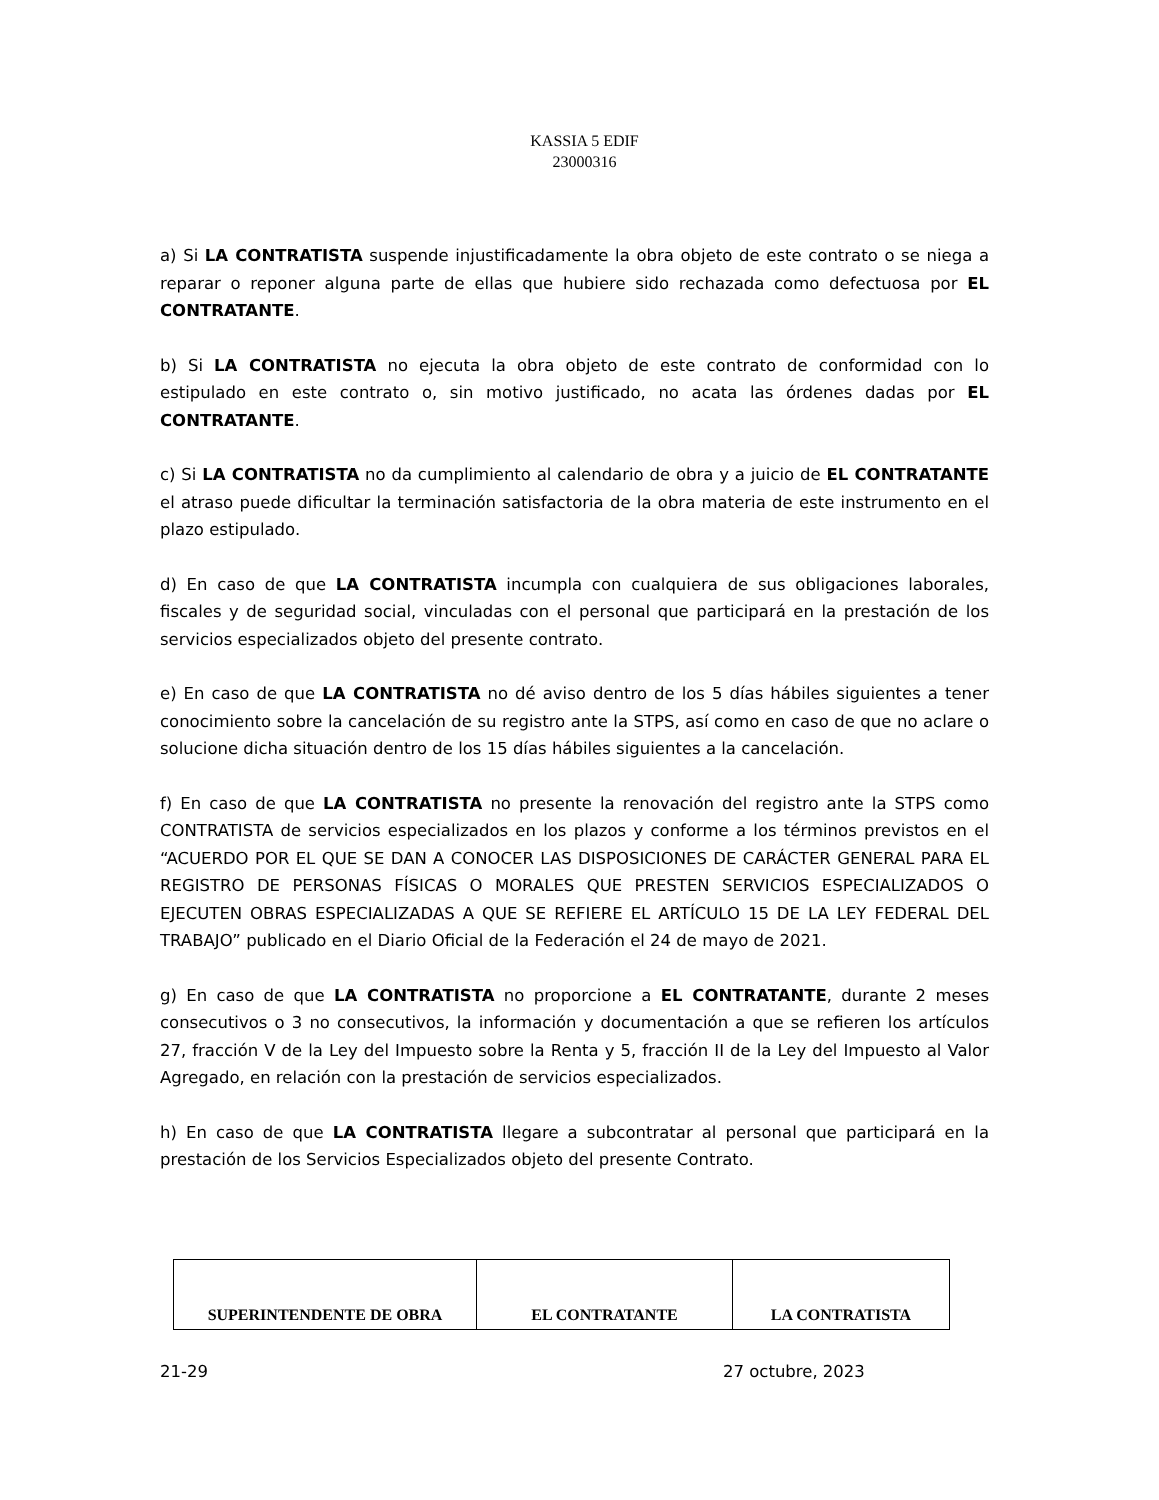KASSIA 5 EDIF
23000316
a) Si LA CONTRATISTA suspende injustificadamente la obra objeto de este contrato o se niega a reparar o reponer alguna parte de ellas que hubiere sido rechazada como defectuosa por EL CONTRATANTE.
b) Si LA CONTRATISTA no ejecuta la obra objeto de este contrato de conformidad con lo estipulado en este contrato o, sin motivo justificado, no acata las órdenes dadas por EL CONTRATANTE.
c) Si LA CONTRATISTA no da cumplimiento al calendario de obra y a juicio de EL CONTRATANTE el atraso puede dificultar la terminación satisfactoria de la obra materia de este instrumento en el plazo estipulado.
d) En caso de que LA CONTRATISTA incumpla con cualquiera de sus obligaciones laborales, fiscales y de seguridad social, vinculadas con el personal que participará en la prestación de los servicios especializados objeto del presente contrato.
e) En caso de que LA CONTRATISTA no dé aviso dentro de los 5 días hábiles siguientes a tener conocimiento sobre la cancelación de su registro ante la STPS, así como en caso de que no aclare o solucione dicha situación dentro de los 15 días hábiles siguientes a la cancelación.
f) En caso de que LA CONTRATISTA no presente la renovación del registro ante la STPS como CONTRATISTA de servicios especializados en los plazos y conforme a los términos previstos en el “ACUERDO POR EL QUE SE DAN A CONOCER LAS DISPOSICIONES DE CARÁCTER GENERAL PARA EL REGISTRO DE PERSONAS FÍSICAS O MORALES QUE PRESTEN SERVICIOS ESPECIALIZADOS O EJECUTEN OBRAS ESPECIALIZADAS A QUE SE REFIERE EL ARTÍCULO 15 DE LA LEY FEDERAL DEL TRABAJO” publicado en el Diario Oficial de la Federación el 24 de mayo de 2021.
g) En caso de que LA CONTRATISTA no proporcione a EL CONTRATANTE, durante 2 meses consecutivos o 3 no consecutivos, la información y documentación a que se refieren los artículos 27, fracción V de la Ley del Impuesto sobre la Renta y 5, fracción II de la Ley del Impuesto al Valor Agregado, en relación con la prestación de servicios especializados.
h) En caso de que LA CONTRATISTA llegare a subcontratar al personal que participará en la prestación de los Servicios Especializados objeto del presente Contrato.
| SUPERINTENDENTE DE OBRA | EL CONTRATANTE | LA CONTRATISTA |
21-29 27 octubre, 2023